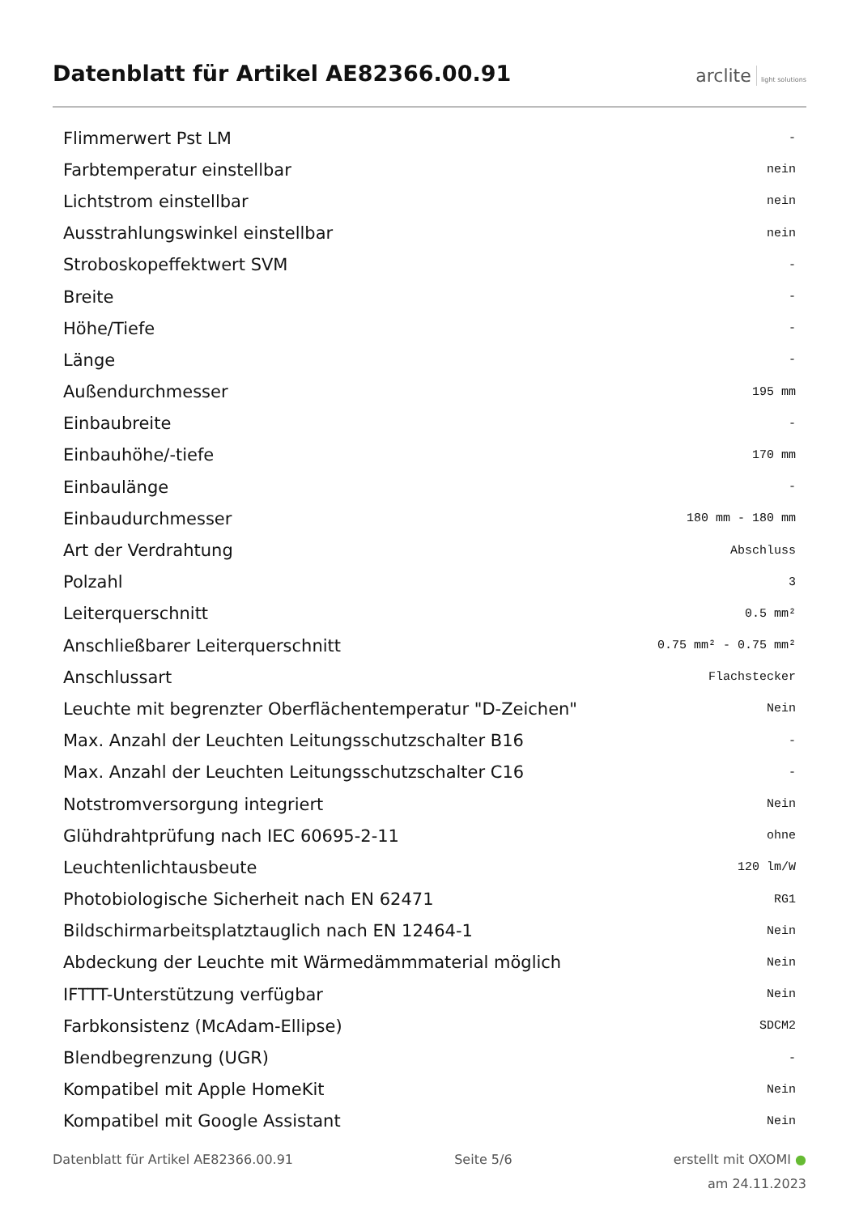Datenblatt für Artikel AE82366.00.91
arclite light solutions
| Flimmerwert Pst LM | - |
| Farbtemperatur einstellbar | nein |
| Lichtstrom einstellbar | nein |
| Ausstrahlungswinkel einstellbar | nein |
| Stroboskopeffektwert SVM | - |
| Breite | - |
| Höhe/Tiefe | - |
| Länge | - |
| Außendurchmesser | 195 mm |
| Einbaubreite | - |
| Einbauhöhe/-tiefe | 170 mm |
| Einbaulänge | - |
| Einbaudurchmesser | 180 mm - 180 mm |
| Art der Verdrahtung | Abschluss |
| Polzahl | 3 |
| Leiterquerschnitt | 0.5 mm² |
| Anschließbarer Leiterquerschnitt | 0.75 mm² - 0.75 mm² |
| Anschlussart | Flachstecker |
| Leuchte mit begrenzter Oberflächentemperatur "D-Zeichen" | Nein |
| Max. Anzahl der Leuchten Leitungsschutzschalter B16 | - |
| Max. Anzahl der Leuchten Leitungsschutzschalter C16 | - |
| Notstromversorgung integriert | Nein |
| Glühdrahtprüfung nach IEC 60695-2-11 | ohne |
| Leuchtenlichtausbeute | 120 lm/W |
| Photobiologische Sicherheit nach EN 62471 | RG1 |
| Bildschirmarbeitsplatztauglich nach EN 12464-1 | Nein |
| Abdeckung der Leuchte mit Wärmedämmmaterial möglich | Nein |
| IFTTT-Unterstützung verfügbar | Nein |
| Farbkonsistenz (McAdam-Ellipse) | SDCM2 |
| Blendbegrenzung (UGR) | - |
| Kompatibel mit Apple HomeKit | Nein |
| Kompatibel mit Google Assistant | Nein |
Datenblatt für Artikel AE82366.00.91
Seite 5/6
erstellt mit OXOMI ●
am 24.11.2023